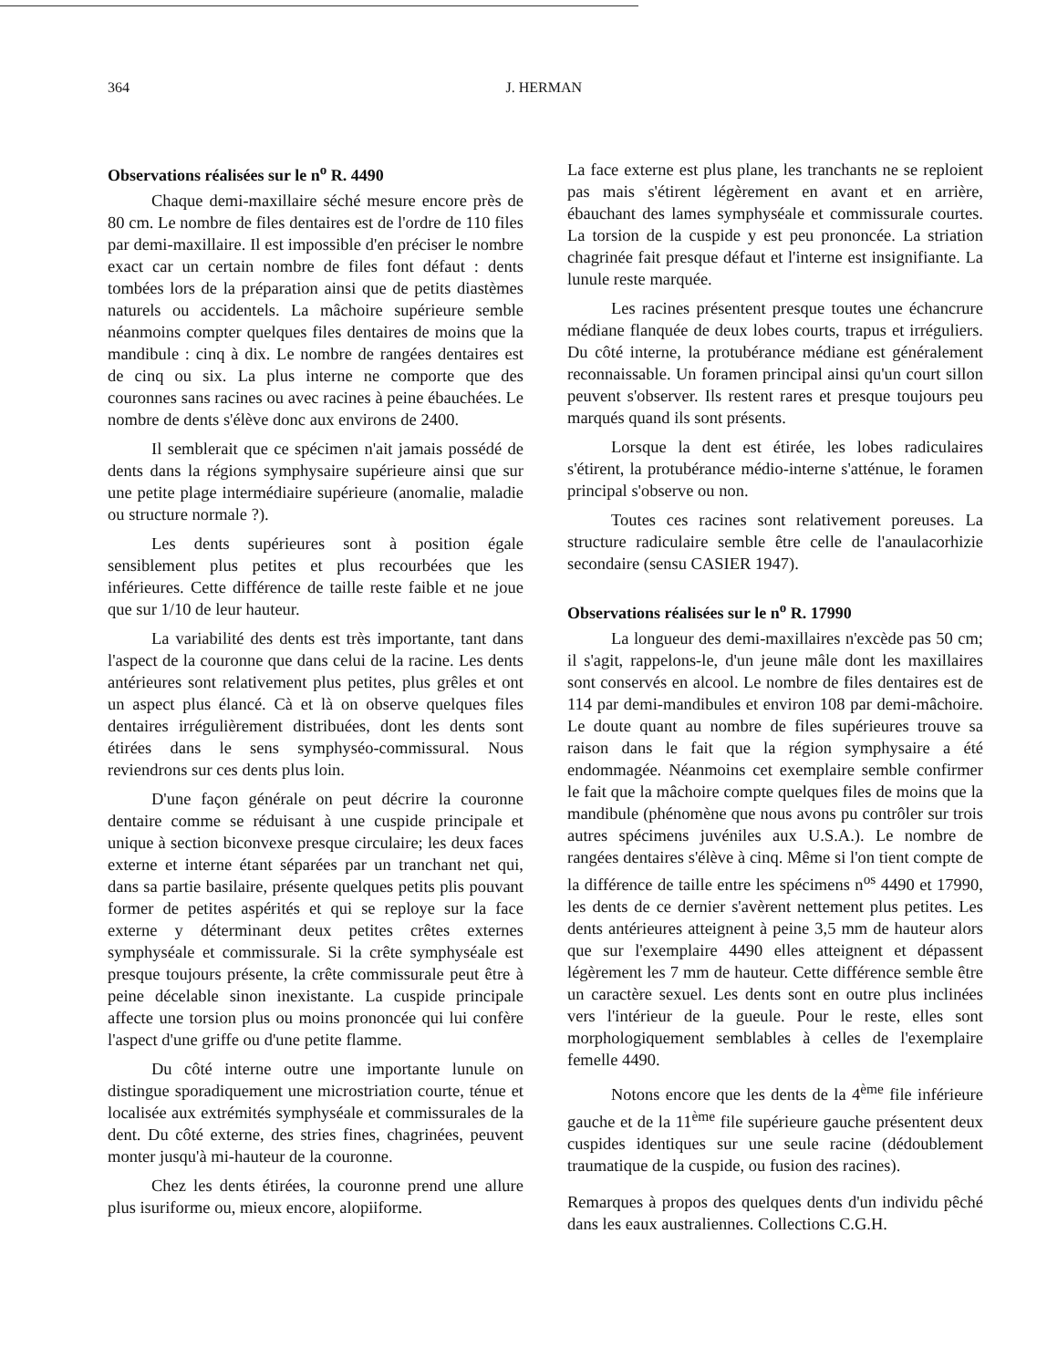364 J. HERMAN
Observations réalisées sur le n<sup>o</sup> R. 4490
Chaque demi-maxillaire séché mesure encore près de 80 cm. Le nombre de files dentaires est de l'ordre de 110 files par demi-maxillaire. Il est impossible d'en préciser le nombre exact car un certain nombre de files font défaut : dents tombées lors de la préparation ainsi que de petits diastèmes naturels ou accidentels. La mâchoire supérieure semble néanmoins compter quelques files dentaires de moins que la mandibule : cinq à dix. Le nombre de rangées dentaires est de cinq ou six. La plus interne ne comporte que des couronnes sans racines ou avec racines à peine ébauchées. Le nombre de dents s'élève donc aux environs de 2400.
Il semblerait que ce spécimen n'ait jamais possédé de dents dans la régions symphysaire supérieure ainsi que sur une petite plage intermédiaire supérieure (anomalie, maladie ou structure normale ?).
Les dents supérieures sont à position égale sensiblement plus petites et plus recourbées que les inférieures. Cette différence de taille reste faible et ne joue que sur 1/10 de leur hauteur.
La variabilité des dents est très importante, tant dans l'aspect de la couronne que dans celui de la racine. Les dents antérieures sont relativement plus petites, plus grêles et ont un aspect plus élancé. Cà et là on observe quelques files dentaires irrégulièrement distribuées, dont les dents sont étirées dans le sens symphyséo-commissural. Nous reviendrons sur ces dents plus loin.
D'une façon générale on peut décrire la couronne dentaire comme se réduisant à une cuspide principale et unique à section biconvexe presque circulaire; les deux faces externe et interne étant séparées par un tranchant net qui, dans sa partie basilaire, présente quelques petits plis pouvant former de petites aspérités et qui se reploye sur la face externe y déterminant deux petites crêtes externes symphyséale et commissurale. Si la crête symphyséale est presque toujours présente, la crête commissurale peut être à peine décelable sinon inexistante. La cuspide principale affecte une torsion plus ou moins prononcée qui lui confère l'aspect d'une griffe ou d'une petite flamme.
Du côté interne outre une importante lunule on distingue sporadiquement une microstriation courte, ténue et localisée aux extrémités symphyséale et commissurales de la dent. Du côté externe, des stries fines, chagrinées, peuvent monter jusqu'à mi-hauteur de la couronne.
Chez les dents étirées, la couronne prend une allure plus isuriforme ou, mieux encore, alopiiforme.
La face externe est plus plane, les tranchants ne se reploient pas mais s'étirent légèrement en avant et en arrière, ébauchant des lames symphyséale et commissurale courtes. La torsion de la cuspide y est peu prononcée. La striation chagrinée fait presque défaut et l'interne est insignifiante. La lunule reste marquée.
Les racines présentent presque toutes une échancrure médiane flanquée de deux lobes courts, trapus et irréguliers. Du côté interne, la protubérance médiane est généralement reconnaissable. Un foramen principal ainsi qu'un court sillon peuvent s'observer. Ils restent rares et presque toujours peu marqués quand ils sont présents.
Lorsque la dent est étirée, les lobes radiculaires s'étirent, la protubérance médio-interne s'atténue, le foramen principal s'observe ou non.
Toutes ces racines sont relativement poreuses. La structure radiculaire semble être celle de l'anaulacorhizie secondaire (sensu CASIER 1947).
Observations réalisées sur le n<sup>o</sup> R. 17990
La longueur des demi-maxillaires n'excède pas 50 cm; il s'agit, rappelons-le, d'un jeune mâle dont les maxillaires sont conservés en alcool. Le nombre de files dentaires est de 114 par demi-mandibules et environ 108 par demi-mâchoire. Le doute quant au nombre de files supérieures trouve sa raison dans le fait que la région symphysaire a été endommagée. Néanmoins cet exemplaire semble confirmer le fait que la mâchoire compte quelques files de moins que la mandibule (phénomène que nous avons pu contrôler sur trois autres spécimens juvéniles aux U.S.A.). Le nombre de rangées dentaires s'élève à cinq. Même si l'on tient compte de la différence de taille entre les spécimens n<sup>os</sup> 4490 et 17990, les dents de ce dernier s'avèrent nettement plus petites. Les dents antérieures atteignent à peine 3,5 mm de hauteur alors que sur l'exemplaire 4490 elles atteignent et dépassent légèrement les 7 mm de hauteur. Cette différence semble être un caractère sexuel. Les dents sont en outre plus inclinées vers l'intérieur de la gueule. Pour le reste, elles sont morphologiquement semblables à celles de l'exemplaire femelle 4490.
Notons encore que les dents de la 4<sup>ème</sup> file inférieure gauche et de la 11<sup>ème</sup> file supérieure gauche présentent deux cuspides identiques sur une seule racine (dédoublement traumatique de la cuspide, ou fusion des racines).
Remarques à propos des quelques dents d'un individu pêché dans les eaux australiennes. Collections C.G.H.